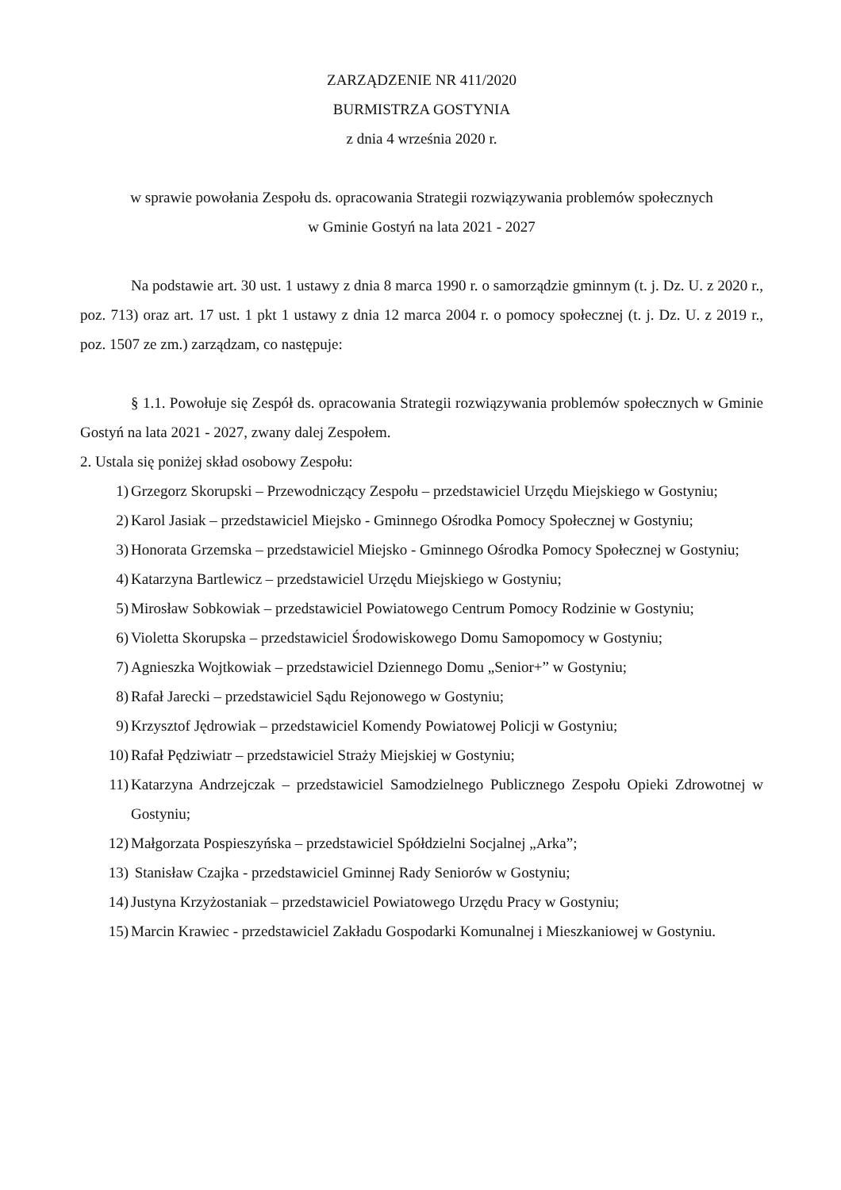ZARZĄDZENIE NR 411/2020
BURMISTRZA GOSTYNIA
z dnia 4 września 2020 r.
w sprawie powołania Zespołu ds. opracowania Strategii rozwiązywania problemów społecznych
w Gminie Gostyń na lata 2021 - 2027
Na podstawie art. 30 ust. 1 ustawy z dnia 8 marca 1990 r. o samorządzie gminnym (t. j. Dz. U. z 2020 r., poz. 713) oraz art. 17 ust. 1 pkt 1 ustawy z dnia 12 marca 2004 r. o pomocy społecznej (t. j. Dz. U. z 2019 r., poz. 1507 ze zm.) zarządzam, co następuje:
§ 1.1. Powołuje się Zespół ds. opracowania Strategii rozwiązywania problemów społecznych w Gminie Gostyń na lata 2021 - 2027, zwany dalej Zespołem.
2. Ustala się poniżej skład osobowy Zespołu:
1) Grzegorz Skorupski – Przewodniczący Zespołu – przedstawiciel Urzędu Miejskiego w Gostyniu;
2) Karol Jasiak – przedstawiciel Miejsko - Gminnego Ośrodka Pomocy Społecznej w Gostyniu;
3) Honorata Grzemska – przedstawiciel Miejsko - Gminnego Ośrodka Pomocy Społecznej w Gostyniu;
4) Katarzyna Bartlewicz – przedstawiciel Urzędu Miejskiego w Gostyniu;
5) Mirosław Sobkowiak – przedstawiciel Powiatowego Centrum Pomocy Rodzinie w Gostyniu;
6) Violetta Skorupska – przedstawiciel Środowiskowego Domu Samopomocy w Gostyniu;
7) Agnieszka Wojtkowiak – przedstawiciel Dziennego Domu „Senior+” w Gostyniu;
8) Rafał Jarecki – przedstawiciel Sądu Rejonowego w Gostyniu;
9) Krzysztof Jędrowiak – przedstawiciel Komendy Powiatowej Policji w Gostyniu;
10) Rafał Pędziwiatr – przedstawiciel Straży Miejskiej w Gostyniu;
11) Katarzyna Andrzejczak – przedstawiciel Samodzielnego Publicznego Zespołu Opieki Zdrowotnej w Gostyniu;
12) Małgorzata Pospieszyńska – przedstawiciel Spółdzielni Socjalnej „Arka”;
13) Stanisław Czajka - przedstawiciel Gminnej Rady Seniorów w Gostyniu;
14) Justyna Krzyżostaniak – przedstawiciel Powiatowego Urzędu Pracy w Gostyniu;
15) Marcin Krawiec - przedstawiciel Zakładu Gospodarki Komunalnej i Mieszkaniowej w Gostyniu.